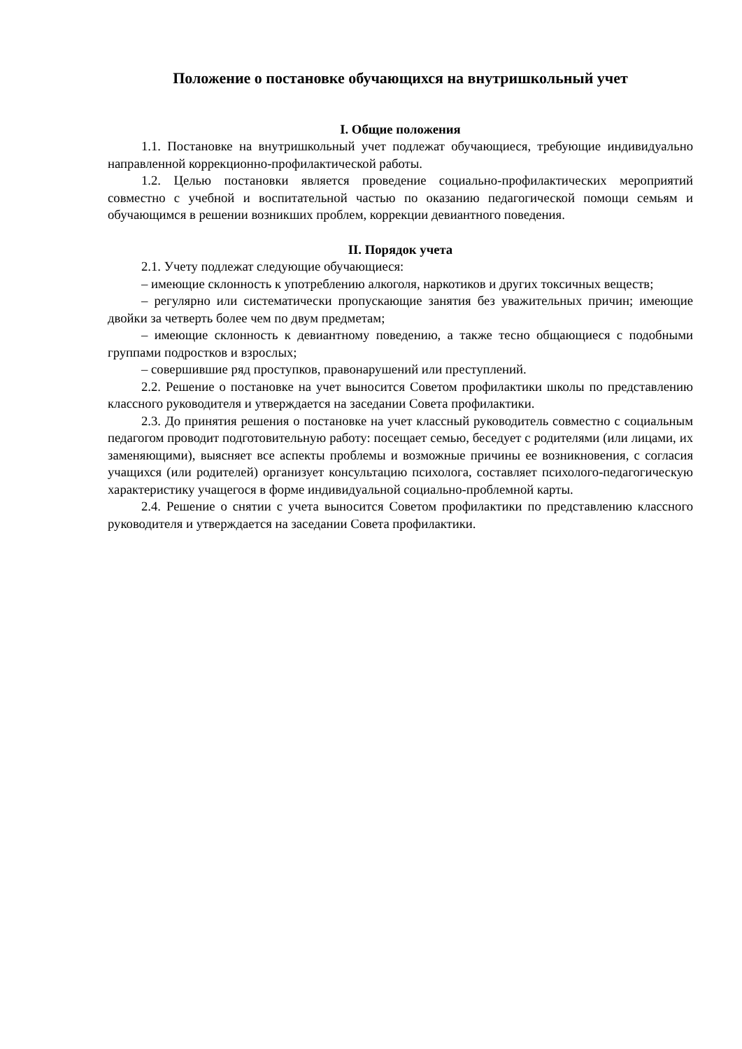Положение о постановке обучающихся на внутришкольный учет
I. Общие положения
1.1. Постановке на внутришкольный учет подлежат обучающиеся, требующие индивидуально направленной коррекционно-профилактической работы.
1.2. Целью постановки является проведение социально-профилактических мероприятий совместно с учебной и воспитательной частью по оказанию педагогической помощи семьям и обучающимся в решении возникших проблем, коррекции девиантного поведения.
II. Порядок учета
2.1. Учету подлежат следующие обучающиеся:
– имеющие склонность к употреблению алкоголя, наркотиков и других токсичных веществ;
– регулярно или систематически пропускающие занятия без уважительных причин; имеющие двойки за четверть более чем по двум предметам;
– имеющие склонность к девиантному поведению, а также тесно общающиеся с подобными группами подростков и взрослых;
– совершившие ряд проступков, правонарушений или преступлений.
2.2. Решение о постановке на учет выносится Советом профилактики школы по представлению классного руководителя и утверждается на заседании Совета профилактики.
2.3. До принятия решения о постановке на учет классный руководитель совместно с социальным педагогом проводит подготовительную работу: посещает семью, беседует с родителями (или лицами, их заменяющими), выясняет все аспекты проблемы и возможные причины ее возникновения, с согласия учащихся (или родителей) организует консультацию психолога, составляет психолого-педагогическую характеристику учащегося в форме индивидуальной социально-проблемной карты.
2.4. Решение о снятии с учета выносится Советом профилактики по представлению классного руководителя и утверждается на заседании Совета профилактики.